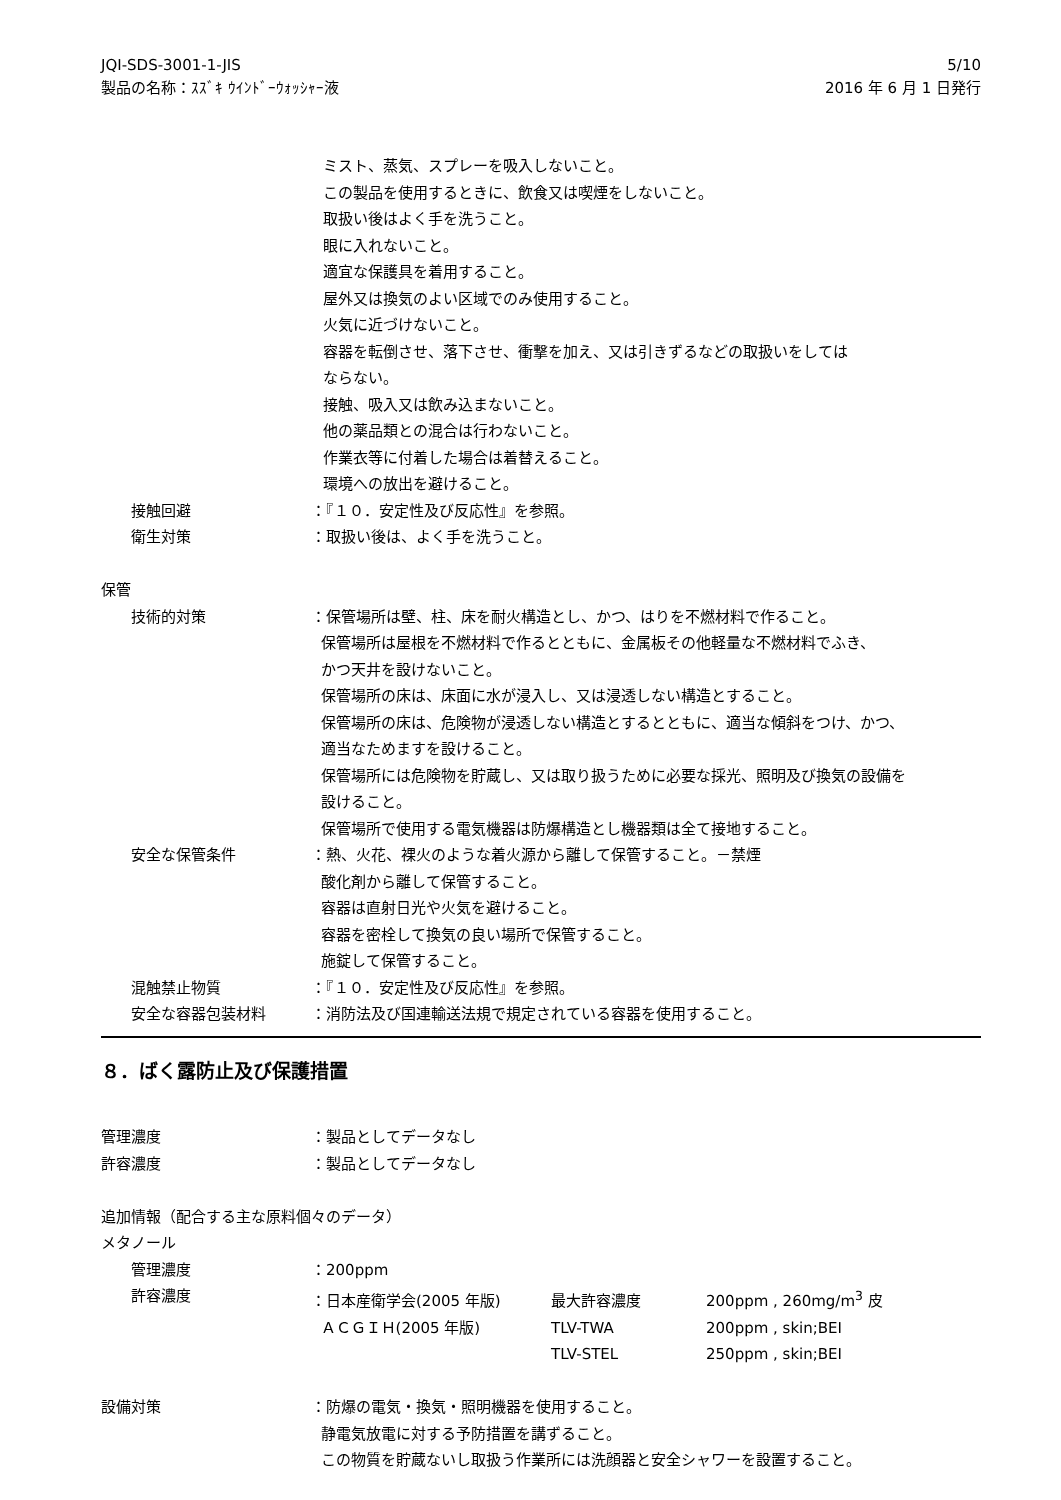5/10
2016 年 6 月 1 日発行
JQI-SDS-3001-1-JIS
製品の名称：ｽｽﾞｷ ｳｲﾝﾄﾞｰｳｫｯｼｬｰ液
ミスト、蒸気、スプレーを吸入しないこと。
この製品を使用するときに、飲食又は喫煙をしないこと。
取扱い後はよく手を洗うこと。
眼に入れないこと。
適宜な保護具を着用すること。
屋外又は換気のよい区域でのみ使用すること。
火気に近づけないこと。
容器を転倒させ、落下させ、衝撃を加え、又は引きずるなどの取扱いをしては
ならない。
接触、吸入又は飲み込まないこと。
他の薬品類との混合は行わないこと。
作業衣等に付着した場合は着替えること。
環境への放出を避けること。
接触回避 ：『１０．安定性及び反応性』を参照。
衛生対策 ：取扱い後は、よく手を洗うこと。
保管
技術的対策 ：保管場所は壁、柱、床を耐火構造とし、かつ、はりを不燃材料で作ること。
保管場所は屋根を不燃材料で作るとともに、金属板その他軽量な不燃材料でふき、
かつ天井を設けないこと。
保管場所の床は、床面に水が浸入し、又は浸透しない構造とすること。
保管場所の床は、危険物が浸透しない構造とするとともに、適当な傾斜をつけ、かつ、
適当なためますを設けること。
保管場所には危険物を貯蔵し、又は取り扱うために必要な採光、照明及び換気の設備を
設けること。
保管場所で使用する電気機器は防爆構造とし機器類は全て接地すること。
安全な保管条件 ：熱、火花、裸火のような着火源から離して保管すること。－禁煙
酸化剤から離して保管すること。
容器は直射日光や火気を避けること。
容器を密栓して換気の良い場所で保管すること。
施錠して保管すること。
混触禁止物質 ：『１０．安定性及び反応性』を参照。
安全な容器包装材料 ：消防法及び国連輸送法規で規定されている容器を使用すること。
８．ばく露防止及び保護措置
管理濃度 ：製品としてデータなし
許容濃度 ：製品としてデータなし
追加情報（配合する主な原料個々のデータ）
メタノール
管理濃度 ：200ppm
許容濃度 ：日本産衛学会(2005 年版) 最大許容濃度 200ppm , 260mg/m<sup>3</sup> 皮
ＡＣＧＩＨ(2005 年版) TLV-TWA 200ppm , skin;BEI
TLV-STEL 250ppm , skin;BEI
設備対策 ：防爆の電気・換気・照明機器を使用すること。
静電気放電に対する予防措置を講ずること。
この物質を貯蔵ないし取扱う作業所には洗顔器と安全シャワーを設置すること。